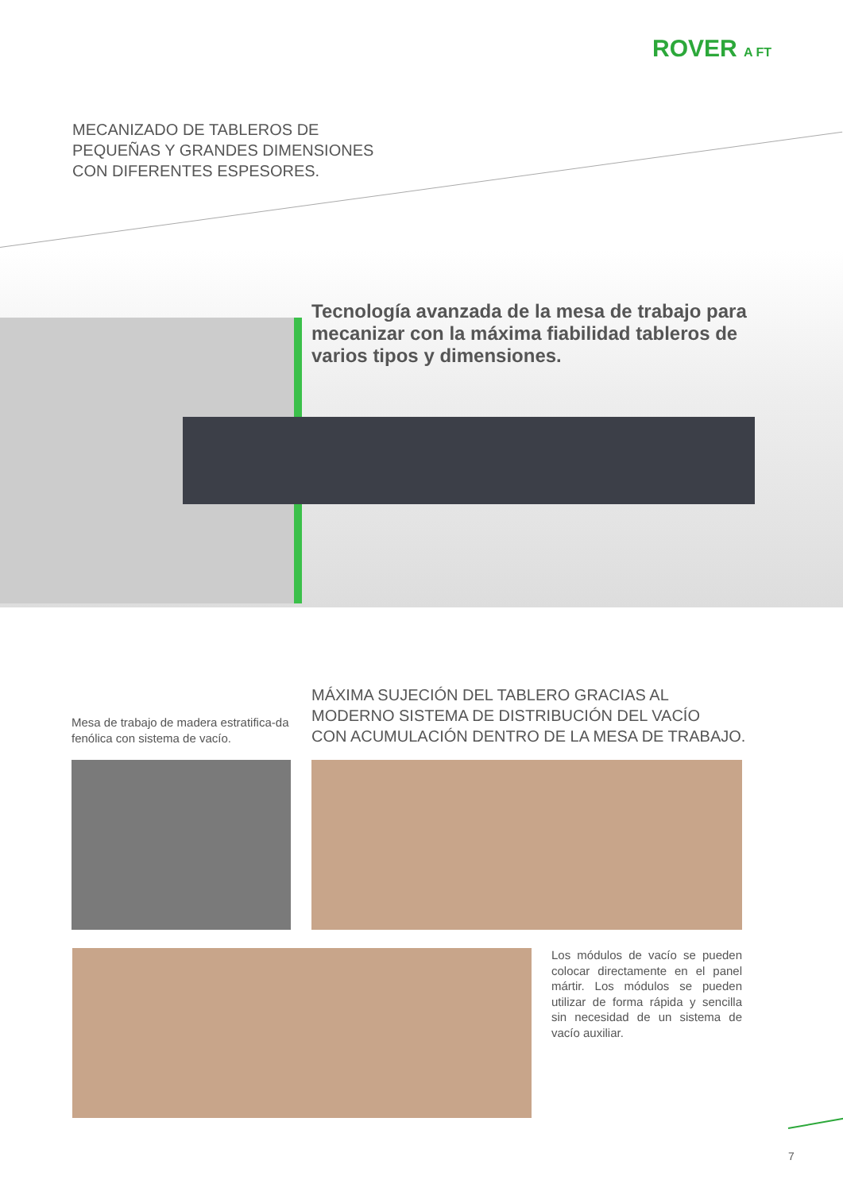ROVER A FT
MECANIZADO DE TABLEROS DE
PEQUEÑAS Y GRANDES DIMENSIONES
CON DIFERENTES ESPESORES.
Tecnología avanzada de la mesa de trabajo para mecanizar con la máxima fiabilidad tableros de varios tipos y dimensiones.
MÁXIMA SUJECIÓN DEL TABLERO GRACIAS AL
MODERNO SISTEMA DE DISTRIBUCIÓN DEL VACÍO
CON ACUMULACIÓN DENTRO DE LA MESA DE TRABAJO.
Mesa de trabajo de madera estratifica-da fenólica con sistema de vacío.
Los módulos de vacío se pueden colocar directamente en el panel mártir. Los módulos se pueden utilizar de forma rápida y sencilla sin necesidad de un sistema de vacío auxiliar.
7